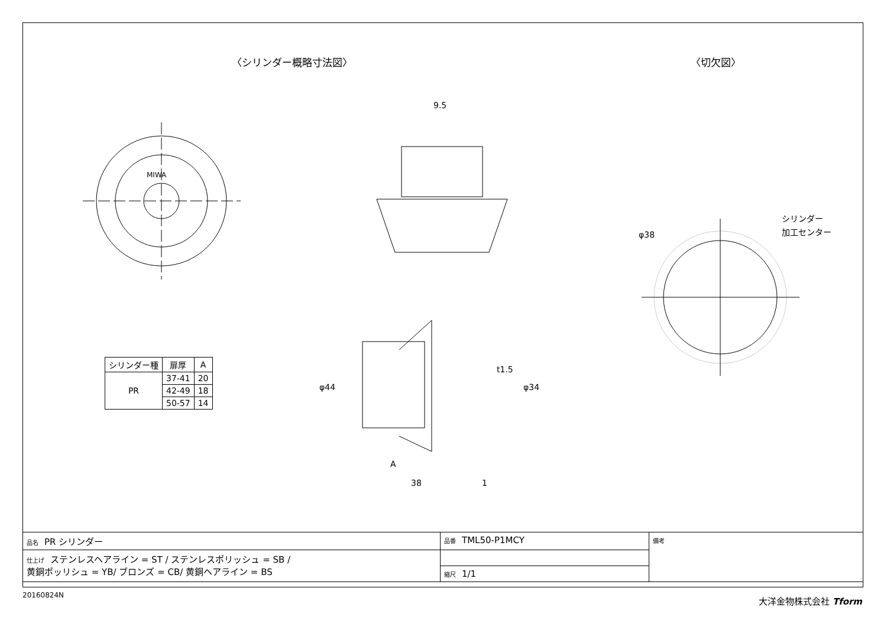〈シリンダー概略寸法図〉 〈切欠図〉
MIWA
9.5
φ44
φ34
t1.5
A
38
1
φ38
シリンダー
加工センター
| シリンダー種 | 扉厚 | A |
| --- | --- | --- |
| PR | 37-41 | 20 |
| | 42-49 | 18 |
| | 50-57 | 14 |
| 品名 PR シリンダー | 品番 TML50-P1MCY | 備考 |
| 仕上げ ステンレスヘアライン = ST / ステンレスポリッシュ = SB / 黄銅ポッリシュ = YB/ ブロンズ = CB/ 黄銅ヘアライン = BS | | |
| | 縮尺 1/1 | |
20160824N 大洋金物株式会社 Tform